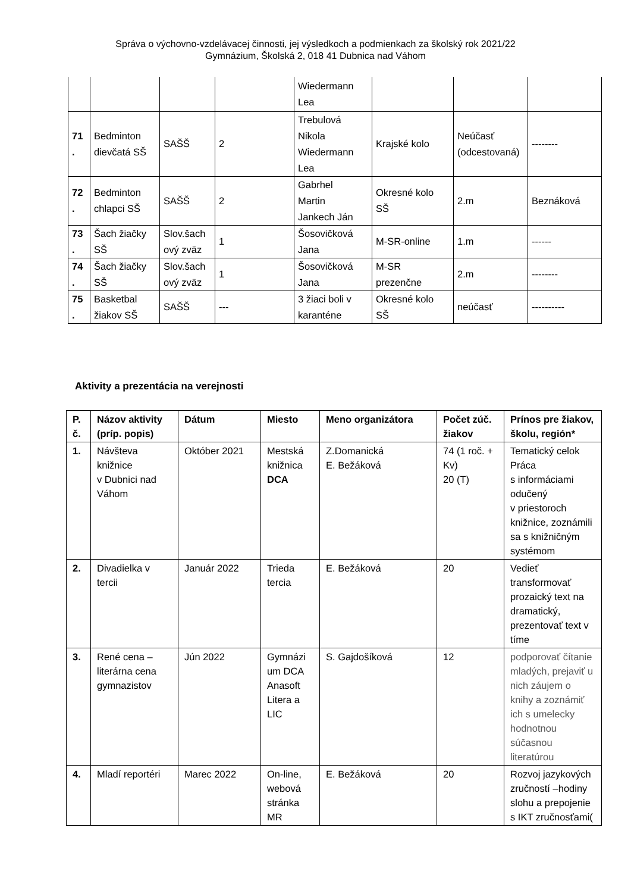Správa o výchovno-vzdelávacej činnosti, jej výsledkoch a podmienkach za školský rok 2021/22
Gymnázium, Školská 2, 018 41 Dubnica nad Váhom
| | | | | Wiedermann Lea | | | |
| 71 . | Bedminton dievčatá SŠ | SAŠŠ | 2 | Trebulová Nikola Wiedermann Lea | Krajské kolo | Neúčasť (odcestovaná) | -------- |
| 72 . | Bedminton chlapci SŠ | SAŠŠ | 2 | Gabrhel Martin Jankech Ján | Okresné kolo SŠ | 2.m | Beznáková |
| 73 . | Šach žiačky SŠ | Slov.šach ový zväz | 1 | Šosovičková Jana | M-SR-online | 1.m | ------ |
| 74 . | Šach žiačky SŠ | Slov.šach ový zväz | 1 | Šosovičková Jana | M-SR prezenčne | 2.m | -------- |
| 75 . | Basketbal žiakov SŠ | SAŠŠ | --- | 3 žiaci boli v karanténe | Okresné kolo SŠ | neúčasť | ---------- |
Aktivity a prezentácia na verejnosti
| P. č. | Názov aktivity (príp. popis) | Dátum | Miesto | Meno organizátora | Počet zúč. žiakov | Prínos pre žiakov, školu, región* |
| --- | --- | --- | --- | --- | --- | --- |
| 1. | Návšteva knižnice v Dubnici nad Váhom | Október 2021 | Mestská knižnica DCA | Z.Domanická E. Bežáková | 74 (1 roč. + Kv) 20 (T) | Tematický celok Práca s informáciami odučený v priestoroch knižnice, zoznámili sa s knižničným systémom |
| 2. | Divadielka v tercii | Január 2022 | Trieda tercia | E. Bežáková | 20 | Vedieť transformovať prozaický text na dramatický, prezentovať text v tíme |
| 3. | René cena – literárna cena gymnazistov | Jún 2022 | Gymnázi um DCA Anasoft Litera a LIC | S. Gajdošíková | 12 | podporovať čítanie mladých, prejaviť u nich záujem o knihy a zoznámiť ich s umelecky hodnotnou súčasnou literatúrou |
| 4. | Mladí reportéri | Marec 2022 | On-line, webová stránka MR | E. Bežáková | 20 | Rozvoj jazykových zručností –hodiny slohu a prepojenie s IKT zručnosťami( |